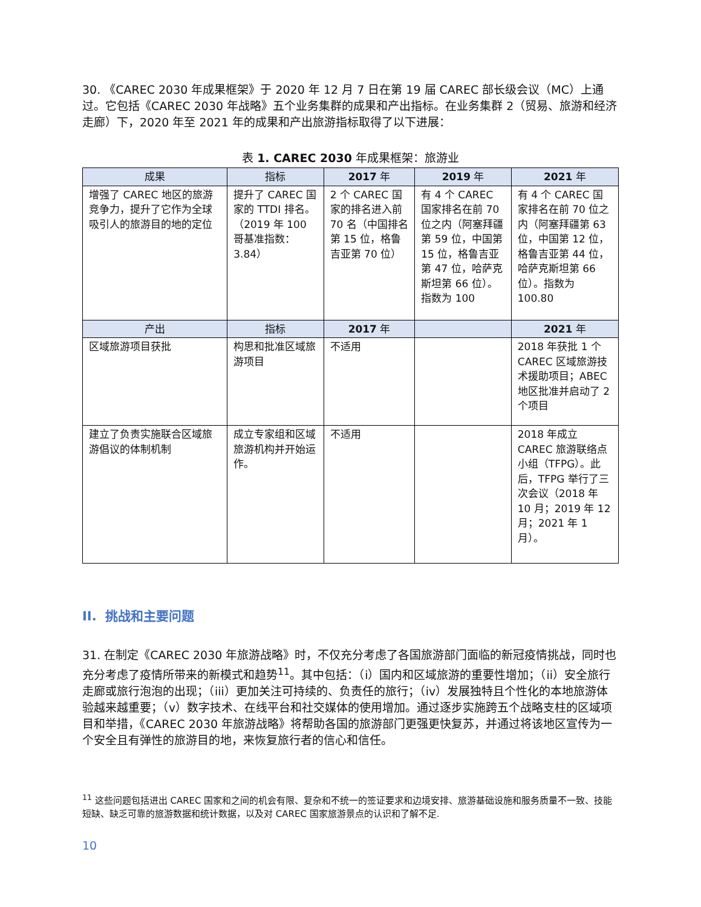30. 《CAREC 2030 年成果框架》于 2020 年 12 月 7 日在第 19 届 CAREC 部长级会议（MC）上通过。它包括《CAREC 2030 年战略》五个业务集群的成果和产出指标。在业务集群 2（贸易、旅游和经济走廊）下，2020 年至 2021 年的成果和产出旅游指标取得了以下进展：
表 1. CAREC 2030 年成果框架：旅游业
| 成果 | 指标 | 2017 年 | 2019 年 | 2021 年 |
| --- | --- | --- | --- | --- |
| 增强了 CAREC 地区的旅游竞争力，提升了它作为全球吸引人的旅游目的地的定位 | 提升了 CAREC 国家的 TTDI 排名。（2019 年 100 哥基准指数：3.84） | 2 个 CAREC 国家的排名进入前 70 名（中国排名第 15 位，格鲁吉亚第 70 位） | 有 4 个 CAREC 国家排名在前 70 位之内（阿塞拜疆第 59 位，中国第 15 位，格鲁吉亚第 47 位，哈萨克斯坦第 66 位）。指数为 100 | 有 4 个 CAREC 国家排名在前 70 位之内（阿塞拜疆第 63 位，中国第 12 位，格鲁吉亚第 44 位，哈萨克斯坦第 66 位）。指数为 100.80 |
| 产出 | 指标 | 2017 年 | | 2021 年 |
| 区域旅游项目获批 | 构思和批准区域旅游项目 | 不适用 | | 2018 年获批 1 个 CAREC 区域旅游技术援助项目；ABEC 地区批准并启动了 2 个项目 |
| 建立了负责实施联合区域旅游倡议的体制机制 | 成立专家组和区域旅游机构并开始运作。 | 不适用 | | 2018 年成立 CAREC 旅游联络点小组（TFPG）。此后，TFPG 举行了三次会议（2018 年 10 月；2019 年 12 月；2021 年 1 月）。 |
II. 挑战和主要问题
31. 在制定《CAREC 2030 年旅游战略》时，不仅充分考虑了各国旅游部门面临的新冠疫情挑战，同时也充分考虑了疫情所带来的新模式和趋势<sup>11</sup>。其中包括：（i）国内和区域旅游的重要性增加；（ii）安全旅行走廊或旅行泡泡的出现；（iii）更加关注可持续的、负责任的旅行；（iv）发展独特且个性化的本地旅游体验越来越重要；（v）数字技术、在线平台和社交媒体的使用增加。通过逐步实施跨五个战略支柱的区域项目和举措，《CAREC 2030 年旅游战略》将帮助各国的旅游部门更强更快复苏，并通过将该地区宣传为一个安全且有弹性的旅游目的地，来恢复旅行者的信心和信任。
<sup>11</sup> 这些问题包括进出 CAREC 国家和之间的机会有限、复杂和不统一的签证要求和边境安排、旅游基础设施和服务质量不一致、技能短缺、缺乏可靠的旅游数据和统计数据，以及对 CAREC 国家旅游景点的认识和了解不足.
10